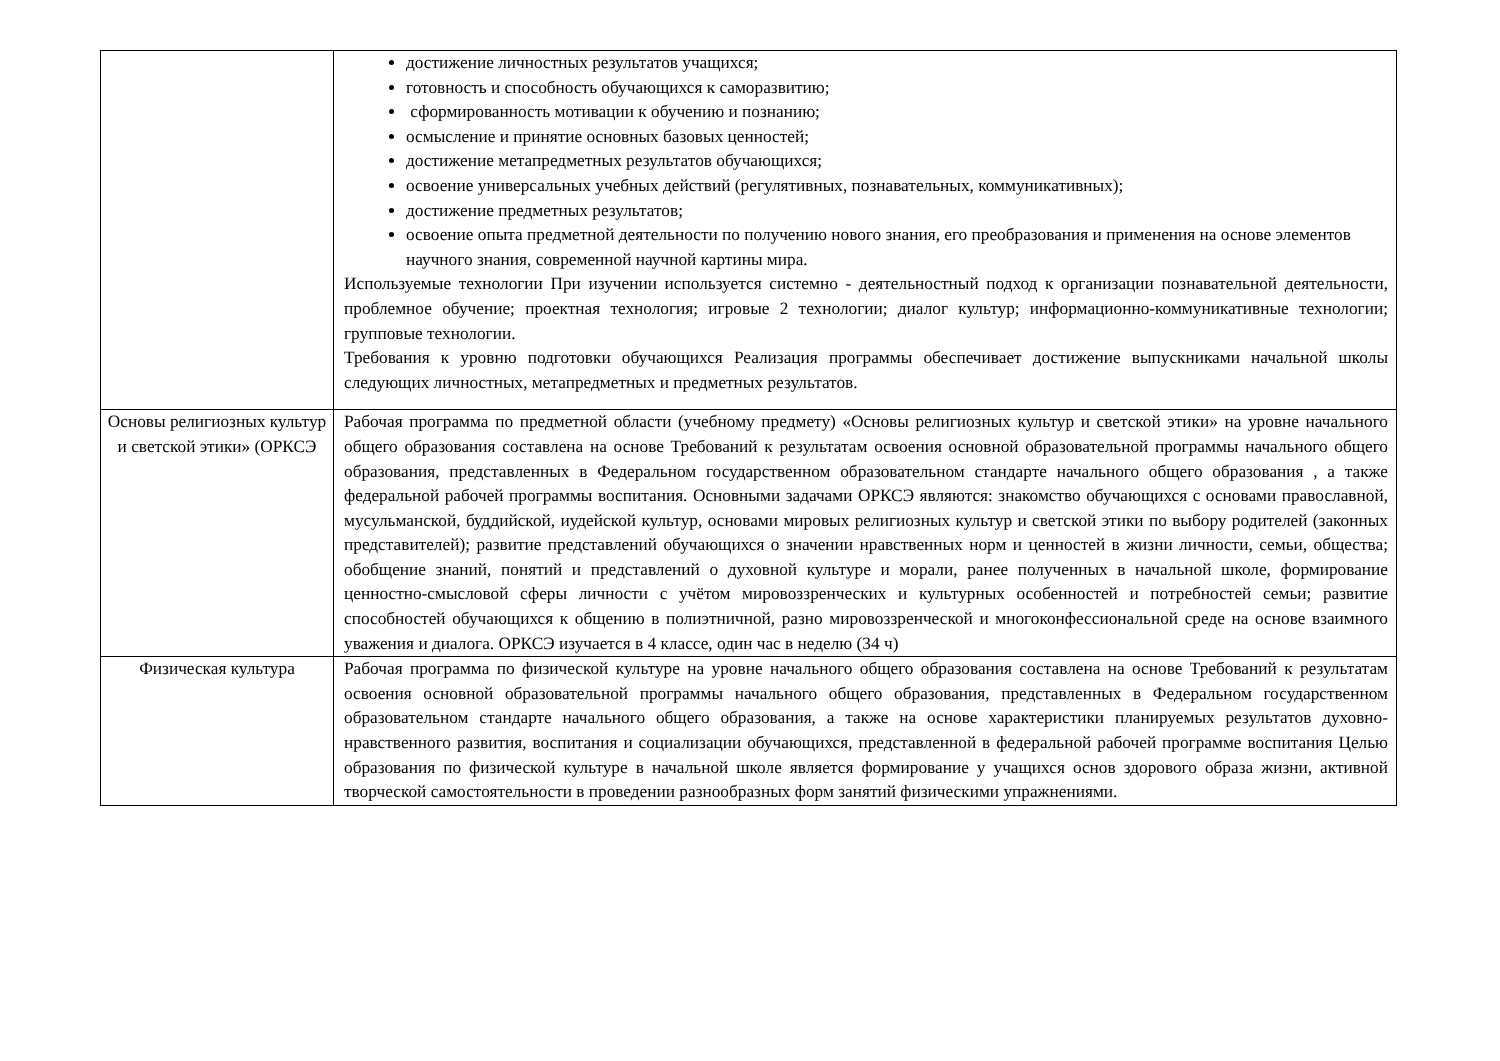| | достижение личностных результатов учащихся; готовность и способность обучающихся к саморазвитию; сформированность мотивации к обучению и познанию; осмысление и принятие основных базовых ценностей; достижение метапредметных результатов обучающихся; освоение универсальных учебных действий (регулятивных, познавательных, коммуникативных); достижение предметных результатов; освоение опыта предметной деятельности по получению нового знания, его преобразования и применения на основе элементов научного знания, современной научной картины мира. Используемые технологии При изучении используется системно - деятельностный подход к организации познавательной деятельности, проблемное обучение; проектная технология; игровые 2 технологии; диалог культур; информационно-коммуникативные технологии; групповые технологии. Требования к уровню подготовки обучающихся Реализация программы обеспечивает достижение выпускниками начальной школы следующих личностных, метапредметных и предметных результатов. |
| Основы религиозных культур и светской этики» (ОРКСЭ | Рабочая программа по предметной области (учебному предмету) «Основы религиозных культур и светской этики» на уровне начального общего образования составлена на основе Требований к результатам освоения основной образовательной программы начального общего образования, представленных в Федеральном государственном образовательном стандарте начального общего образования , а также федеральной рабочей программы воспитания. Основными задачами ОРКСЭ являются: знакомство обучающихся с основами православной, мусульманской, буддийской, иудейской культур, основами мировых религиозных культур и светской этики по выбору родителей (законных представителей); развитие представлений обучающихся о значении нравственных норм и ценностей в жизни личности, семьи, общества; обобщение знаний, понятий и представлений о духовной культуре и морали, ранее полученных в начальной школе, формирование ценностно-смысловой сферы личности с учётом мировоззренческих и культурных особенностей и потребностей семьи; развитие способностей обучающихся к общению в полиэтничной, разно мировоззренческой и многоконфессиональной среде на основе взаимного уважения и диалога. ОРКСЭ изучается в 4 классе, один час в неделю (34 ч) |
| Физическая культура | Рабочая программа по физической культуре на уровне начального общего образования составлена на основе Требований к результатам освоения основной образовательной программы начального общего образования, представленных в Федеральном государственном образовательном стандарте начального общего образования, а также на основе характеристики планируемых результатов духовно-нравственного развития, воспитания и социализации обучающихся, представленной в федеральной рабочей программе воспитания Целью образования по физической культуре в начальной школе является формирование у учащихся основ здорового образа жизни, активной творческой самостоятельности в проведении разнообразных форм занятий физическими упражнениями. |